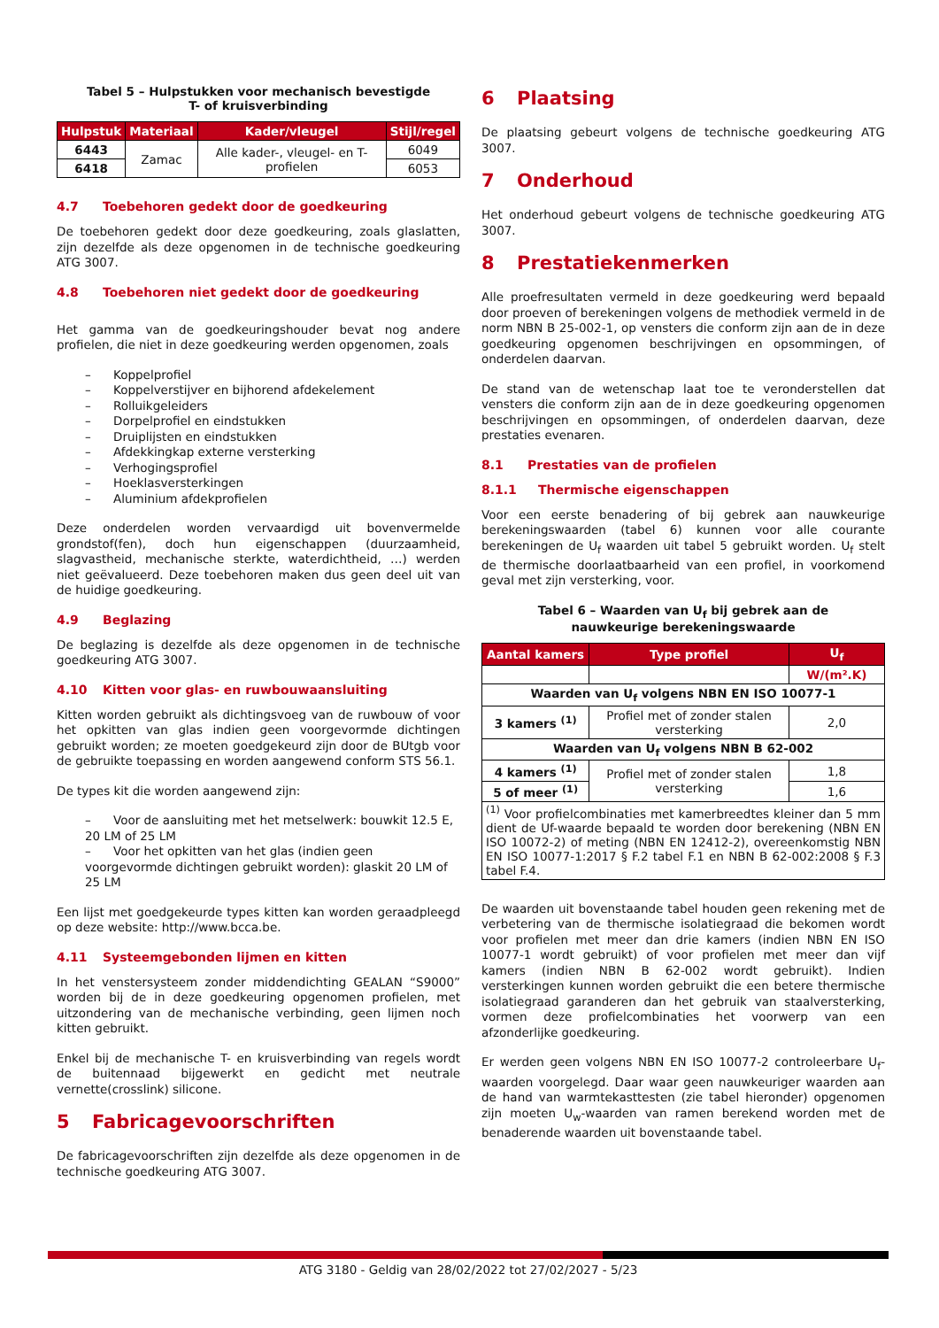Tabel 5 – Hulpstukken voor mechanisch bevestigde
T- of kruisverbinding
| Hulpstuk | Materiaal | Kader/vleugel | Stijl/regel |
| --- | --- | --- | --- |
| 6443 | Zamac | Alle kader-, vleugel- en T-profielen | 6049 |
| 6418 | | | 6053 |
4.7 Toebehoren gedekt door de goedkeuring
De toebehoren gedekt door deze goedkeuring, zoals glaslatten, zijn dezelfde als deze opgenomen in de technische goedkeuring ATG 3007.
4.8 Toebehoren niet gedekt door de goedkeuring
Het gamma van de goedkeuringshouder bevat nog andere profielen, die niet in deze goedkeuring werden opgenomen, zoals
– Koppelprofiel
– Koppelverstijver en bijhorend afdekelement
– Rolluikgeleiders
– Dorpelprofiel en eindstukken
– Druiplijsten en eindstukken
– Afdekkingkap externe versterking
– Verhogingsprofiel
– Hoeklasversterkingen
– Aluminium afdekprofielen
Deze onderdelen worden vervaardigd uit bovenvermelde grondstof(fen), doch hun eigenschappen (duurzaamheid, slagvastheid, mechanische sterkte, waterdichtheid, …) werden niet geëvalueerd. Deze toebehoren maken dus geen deel uit van de huidige goedkeuring.
4.9 Beglazing
De beglazing is dezelfde als deze opgenomen in de technische goedkeuring ATG 3007.
4.10 Kitten voor glas- en ruwbouwaansluiting
Kitten worden gebruikt als dichtingsvoeg van de ruwbouw of voor het opkitten van glas indien geen voorgevormde dichtingen gebruikt worden; ze moeten goedgekeurd zijn door de BUtgb voor de gebruikte toepassing en worden aangewend conform STS 56.1.
De types kit die worden aangewend zijn:
– Voor de aansluiting met het metselwerk: bouwkit 12.5 E, 20 LM of 25 LM
– Voor het opkitten van het glas (indien geen voorgevormde dichtingen gebruikt worden): glaskit 20 LM of 25 LM
Een lijst met goedgekeurde types kitten kan worden geraadpleegd op deze website: http://www.bcca.be.
4.11 Systeemgebonden lijmen en kitten
In het venstersysteem zonder middendichting GEALAN “S9000” worden bij de in deze goedkeuring opgenomen profielen, met uitzondering van de mechanische verbinding, geen lijmen noch kitten gebruikt.
Enkel bij de mechanische T- en kruisverbinding van regels wordt de buitennaad bijgewerkt en gedicht met neutrale vernette(crosslink) silicone.
5 Fabricagevoorschriften
De fabricagevoorschriften zijn dezelfde als deze opgenomen in de technische goedkeuring ATG 3007.
6 Plaatsing
De plaatsing gebeurt volgens de technische goedkeuring ATG 3007.
7 Onderhoud
Het onderhoud gebeurt volgens de technische goedkeuring ATG 3007.
8 Prestatiekenmerken
Alle proefresultaten vermeld in deze goedkeuring werd bepaald door proeven of berekeningen volgens de methodiek vermeld in de norm NBN B 25-002-1, op vensters die conform zijn aan de in deze goedkeuring opgenomen beschrijvingen en opsommingen, of onderdelen daarvan.
De stand van de wetenschap laat toe te veronderstellen dat vensters die conform zijn aan de in deze goedkeuring opgenomen beschrijvingen en opsommingen, of onderdelen daarvan, deze prestaties evenaren.
8.1 Prestaties van de profielen
8.1.1 Thermische eigenschappen
Voor een eerste benadering of bij gebrek aan nauwkeurige berekeningswaarden (tabel 6) kunnen voor alle courante berekeningen de U<sub>f</sub> waarden uit tabel 5 gebruikt worden. U<sub>f</sub> stelt de thermische doorlaatbaarheid van een profiel, in voorkomend geval met zijn versterking, voor.
Tabel 6 – Waarden van U<sub>f</sub> bij gebrek aan de
nauwkeurige berekeningswaarde
| Aantal kamers | Type profiel | U<sub>f</sub> |
| --- | --- | --- |
| | | W/(m².K) |
| Waarden van U<sub>f</sub> volgens NBN EN ISO 10077-1 | | |
| 3 kamers <sup>(1)</sup> | Profiel met of zonder stalen versterking | 2,0 |
| Waarden van U<sub>f</sub> volgens NBN B 62-002 | | |
| 4 kamers <sup>(1)</sup> | Profiel met of zonder stalen versterking | 1,8 |
| 5 of meer <sup>(1)</sup> | | 1,6 |
| <sup>(1)</sup> Voor profielcombinaties met kamerbreedtes kleiner dan 5 mm dient de Uf-waarde bepaald te worden door berekening (NBN EN ISO 10072-2) of meting (NBN EN 12412-2), overeenkomstig NBN EN ISO 10077-1:2017 § F.2 tabel F.1 en NBN B 62-002:2008 § F.3 tabel F.4. | | |
De waarden uit bovenstaande tabel houden geen rekening met de verbetering van de thermische isolatiegraad die bekomen wordt voor profielen met meer dan drie kamers (indien NBN EN ISO 10077-1 wordt gebruikt) of voor profielen met meer dan vijf kamers (indien NBN B 62-002 wordt gebruikt). Indien versterkingen kunnen worden gebruikt die een betere thermische isolatiegraad garanderen dan het gebruik van staalversterking, vormen deze profielcombinaties het voorwerp van een afzonderlijke goedkeuring.
Er werden geen volgens NBN EN ISO 10077-2 controleerbare U<sub>f</sub>-waarden voorgelegd. Daar waar geen nauwkeuriger waarden aan de hand van warmtekasttesten (zie tabel hieronder) opgenomen zijn moeten U<sub>w</sub>-waarden van ramen berekend worden met de benaderende waarden uit bovenstaande tabel.
ATG 3180 - Geldig van 28/02/2022 tot 27/02/2027 - 5/23